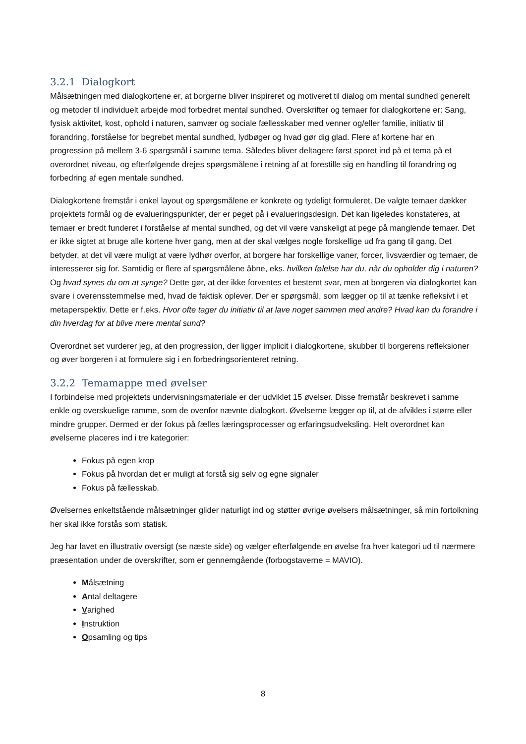3.2.1 Dialogkort
Målsætningen med dialogkortene er, at borgerne bliver inspireret og motiveret til dialog om mental sundhed generelt og metoder til individuelt arbejde mod forbedret mental sundhed. Overskrifter og temaer for dialogkortene er: Sang, fysisk aktivitet, kost, ophold i naturen, samvær og sociale fællesskaber med venner og/eller familie, initiativ til forandring, forståelse for begrebet mental sundhed, lydbøger og hvad gør dig glad. Flere af kortene har en progression på mellem 3-6 spørgsmål i samme tema. Således bliver deltagere først sporet ind på et tema på et overordnet niveau, og efterfølgende drejes spørgsmålene i retning af at forestille sig en handling til forandring og forbedring af egen mentale sundhed.
Dialogkortene fremstår i enkel layout og spørgsmålene er konkrete og tydeligt formuleret. De valgte temaer dækker projektets formål og de evalueringspunkter, der er peget på i evalueringsdesign. Det kan ligeledes konstateres, at temaer er bredt funderet i forståelse af mental sundhed, og det vil være vanskeligt at pege på manglende temaer. Det er ikke sigtet at bruge alle kortene hver gang, men at der skal vælges nogle forskellige ud fra gang til gang. Det betyder, at det vil være muligt at være lydhør overfor, at borgere har forskellige vaner, forcer, livsværdier og temaer, de interesserer sig for. Samtidig er flere af spørgsmålene åbne, eks. hvilken følelse har du, når du opholder dig i naturen? Og hvad synes du om at synge? Dette gør, at der ikke forventes et bestemt svar, men at borgeren via dialogkortet kan svare i overensstemmelse med, hvad de faktisk oplever. Der er spørgsmål, som lægger op til at tænke refleksivt i et metaperspektiv. Dette er f.eks. Hvor ofte tager du initiativ til at lave noget sammen med andre? Hvad kan du forandre i din hverdag for at blive mere mental sund?
Overordnet set vurderer jeg, at den progression, der ligger implicit i dialogkortene, skubber til borgerens refleksioner og øver borgeren i at formulere sig i en forbedringsorienteret retning.
3.2.2 Temamappe med øvelser
I forbindelse med projektets undervisningsmateriale er der udviklet 15 øvelser. Disse fremstår beskrevet i samme enkle og overskuelige ramme, som de ovenfor nævnte dialogkort. Øvelserne lægger op til, at de afvikles i større eller mindre grupper. Dermed er der fokus på fælles læringsprocesser og erfaringsudveksling. Helt overordnet kan øvelserne placeres ind i tre kategorier:
Fokus på egen krop
Fokus på hvordan det er muligt at forstå sig selv og egne signaler
Fokus på fællesskab.
Øvelsernes enkeltstående målsætninger glider naturligt ind og støtter øvrige øvelsers målsætninger, så min fortolkning her skal ikke forstås som statisk.
Jeg har lavet en illustrativ oversigt (se næste side) og vælger efterfølgende en øvelse fra hver kategori ud til nærmere præsentation under de overskrifter, som er gennemgående (forbogstaverne = MAVIO).
Målsætning
Antal deltagere
Varighed
Instruktion
Opsamling og tips
8